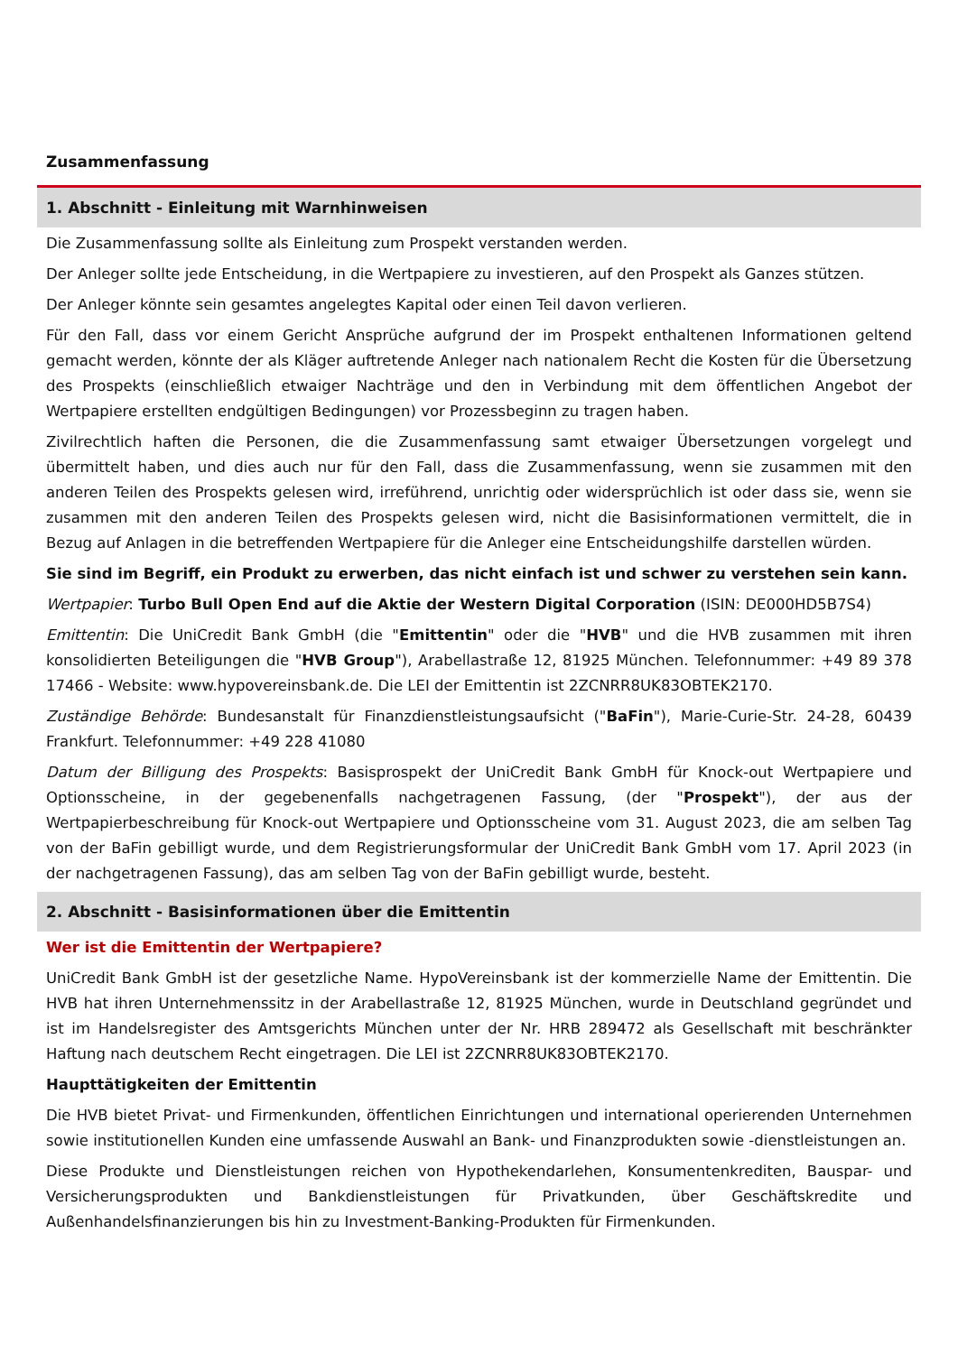Zusammenfassung
1. Abschnitt - Einleitung mit Warnhinweisen
Die Zusammenfassung sollte als Einleitung zum Prospekt verstanden werden.
Der Anleger sollte jede Entscheidung, in die Wertpapiere zu investieren, auf den Prospekt als Ganzes stützen.
Der Anleger könnte sein gesamtes angelegtes Kapital oder einen Teil davon verlieren.
Für den Fall, dass vor einem Gericht Ansprüche aufgrund der im Prospekt enthaltenen Informationen geltend gemacht werden, könnte der als Kläger auftretende Anleger nach nationalem Recht die Kosten für die Übersetzung des Prospekts (einschließlich etwaiger Nachträge und den in Verbindung mit dem öffentlichen Angebot der Wertpapiere erstellten endgültigen Bedingungen) vor Prozessbeginn zu tragen haben.
Zivilrechtlich haften die Personen, die die Zusammenfassung samt etwaiger Übersetzungen vorgelegt und übermittelt haben, und dies auch nur für den Fall, dass die Zusammenfassung, wenn sie zusammen mit den anderen Teilen des Prospekts gelesen wird, irreführend, unrichtig oder widersprüchlich ist oder dass sie, wenn sie zusammen mit den anderen Teilen des Prospekts gelesen wird, nicht die Basisinformationen vermittelt, die in Bezug auf Anlagen in die betreffenden Wertpapiere für die Anleger eine Entscheidungshilfe darstellen würden.
Sie sind im Begriff, ein Produkt zu erwerben, das nicht einfach ist und schwer zu verstehen sein kann.
Wertpapier: Turbo Bull Open End auf die Aktie der Western Digital Corporation (ISIN: DE000HD5B7S4)
Emittentin: Die UniCredit Bank GmbH (die "Emittentin" oder die "HVB" und die HVB zusammen mit ihren konsolidierten Beteiligungen die "HVB Group"), Arabellastraße 12, 81925 München. Telefonnummer: +49 89 378 17466 - Website: www.hypovereinsbank.de. Die LEI der Emittentin ist 2ZCNRR8UK83OBTEK2170.
Zuständige Behörde: Bundesanstalt für Finanzdienstleistungsaufsicht ("BaFin"), Marie-Curie-Str. 24-28, 60439 Frankfurt. Telefonnummer: +49 228 41080
Datum der Billigung des Prospekts: Basisprospekt der UniCredit Bank GmbH für Knock-out Wertpapiere und Optionsscheine, in der gegebenenfalls nachgetragenen Fassung, (der "Prospekt"), der aus der Wertpapierbeschreibung für Knock-out Wertpapiere und Optionsscheine vom 31. August 2023, die am selben Tag von der BaFin gebilligt wurde, und dem Registrierungsformular der UniCredit Bank GmbH vom 17. April 2023 (in der nachgetragenen Fassung), das am selben Tag von der BaFin gebilligt wurde, besteht.
2. Abschnitt - Basisinformationen über die Emittentin
Wer ist die Emittentin der Wertpapiere?
UniCredit Bank GmbH ist der gesetzliche Name. HypoVereinsbank ist der kommerzielle Name der Emittentin. Die HVB hat ihren Unternehmenssitz in der Arabellastraße 12, 81925 München, wurde in Deutschland gegründet und ist im Handelsregister des Amtsgerichts München unter der Nr. HRB 289472 als Gesellschaft mit beschränkter Haftung nach deutschem Recht eingetragen. Die LEI ist 2ZCNRR8UK83OBTEK2170.
Haupttätigkeiten der Emittentin
Die HVB bietet Privat- und Firmenkunden, öffentlichen Einrichtungen und international operierenden Unternehmen sowie institutionellen Kunden eine umfassende Auswahl an Bank- und Finanzprodukten sowie -dienstleistungen an.
Diese Produkte und Dienstleistungen reichen von Hypothekendarlehen, Konsumentenkrediten, Bauspar- und Versicherungsprodukten und Bankdienstleistungen für Privatkunden, über Geschäftskredite und Außenhandelsfinanzierungen bis hin zu Investment-Banking-Produkten für Firmenkunden.